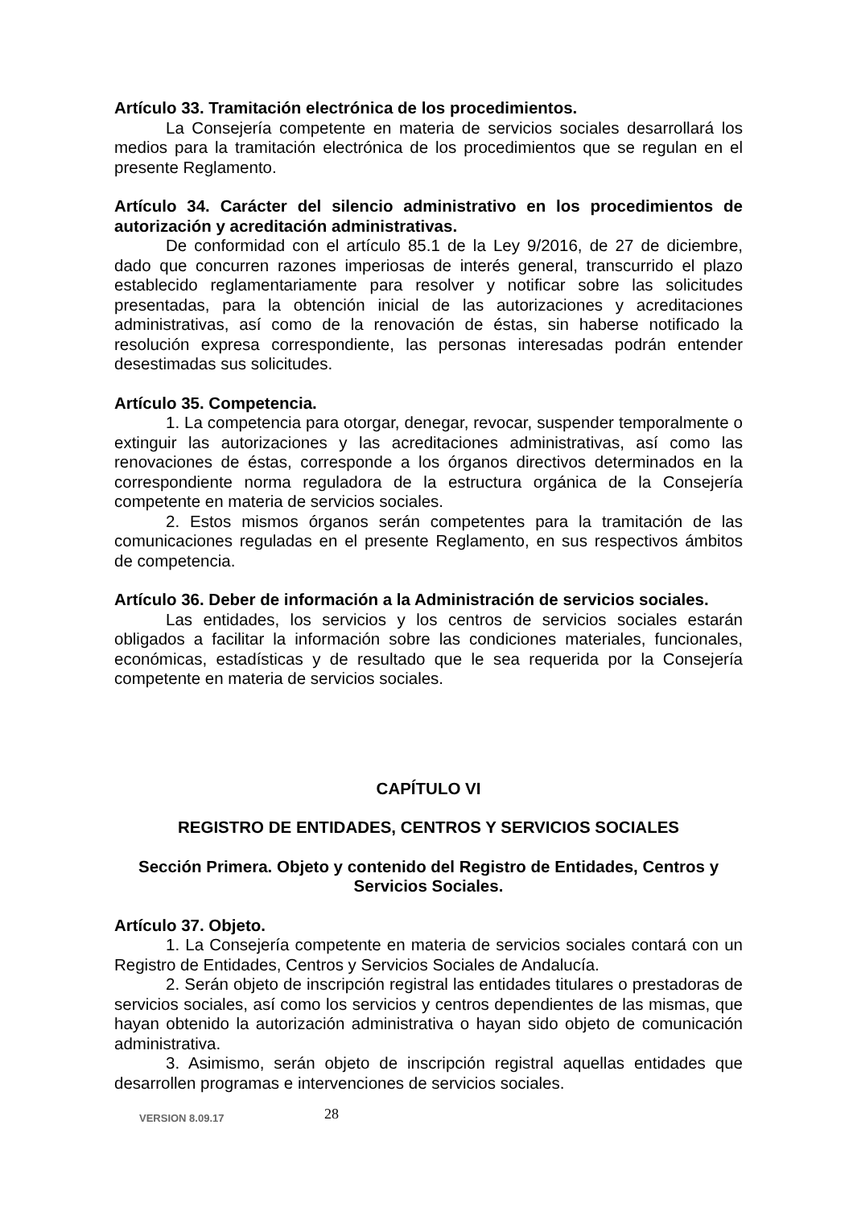Artículo 33. Tramitación electrónica de los procedimientos.
La Consejería competente en materia de servicios sociales desarrollará los medios para la tramitación electrónica de los procedimientos que se regulan en el presente Reglamento.
Artículo 34. Carácter del silencio administrativo en los procedimientos de autorización y acreditación administrativas.
De conformidad con el artículo 85.1 de la Ley 9/2016, de 27 de diciembre, dado que concurren razones imperiosas de interés general, transcurrido el plazo establecido reglamentariamente para resolver y notificar sobre las solicitudes presentadas, para la obtención inicial de las autorizaciones y acreditaciones administrativas, así como de la renovación de éstas, sin haberse notificado la resolución expresa correspondiente, las personas interesadas podrán entender desestimadas sus solicitudes.
Artículo 35. Competencia.
1. La competencia para otorgar, denegar, revocar, suspender temporalmente o extinguir las autorizaciones y las acreditaciones administrativas, así como las renovaciones de éstas, corresponde a los órganos directivos determinados en la correspondiente norma reguladora de la estructura orgánica de la Consejería competente en materia de servicios sociales.
2. Estos mismos órganos serán competentes para la tramitación de las comunicaciones reguladas en el presente Reglamento, en sus respectivos ámbitos de competencia.
Artículo 36. Deber de información a la Administración de servicios sociales.
Las entidades, los servicios y los centros de servicios sociales estarán obligados a facilitar la información sobre las condiciones materiales, funcionales, económicas, estadísticas y de resultado que le sea requerida por la Consejería competente en materia de servicios sociales.
CAPÍTULO VI
REGISTRO DE ENTIDADES, CENTROS Y SERVICIOS SOCIALES
Sección Primera. Objeto y contenido del Registro de Entidades, Centros y Servicios Sociales.
Artículo 37. Objeto.
1. La Consejería competente en materia de servicios sociales contará con un Registro de Entidades, Centros y Servicios Sociales de Andalucía.
2. Serán objeto de inscripción registral las entidades titulares o prestadoras de servicios sociales, así como los servicios y centros dependientes de las mismas, que hayan obtenido la autorización administrativa o hayan sido objeto de comunicación administrativa.
3. Asimismo, serán objeto de inscripción registral aquellas entidades que desarrollen programas e intervenciones de servicios sociales.
VERSION 8.09.17 28